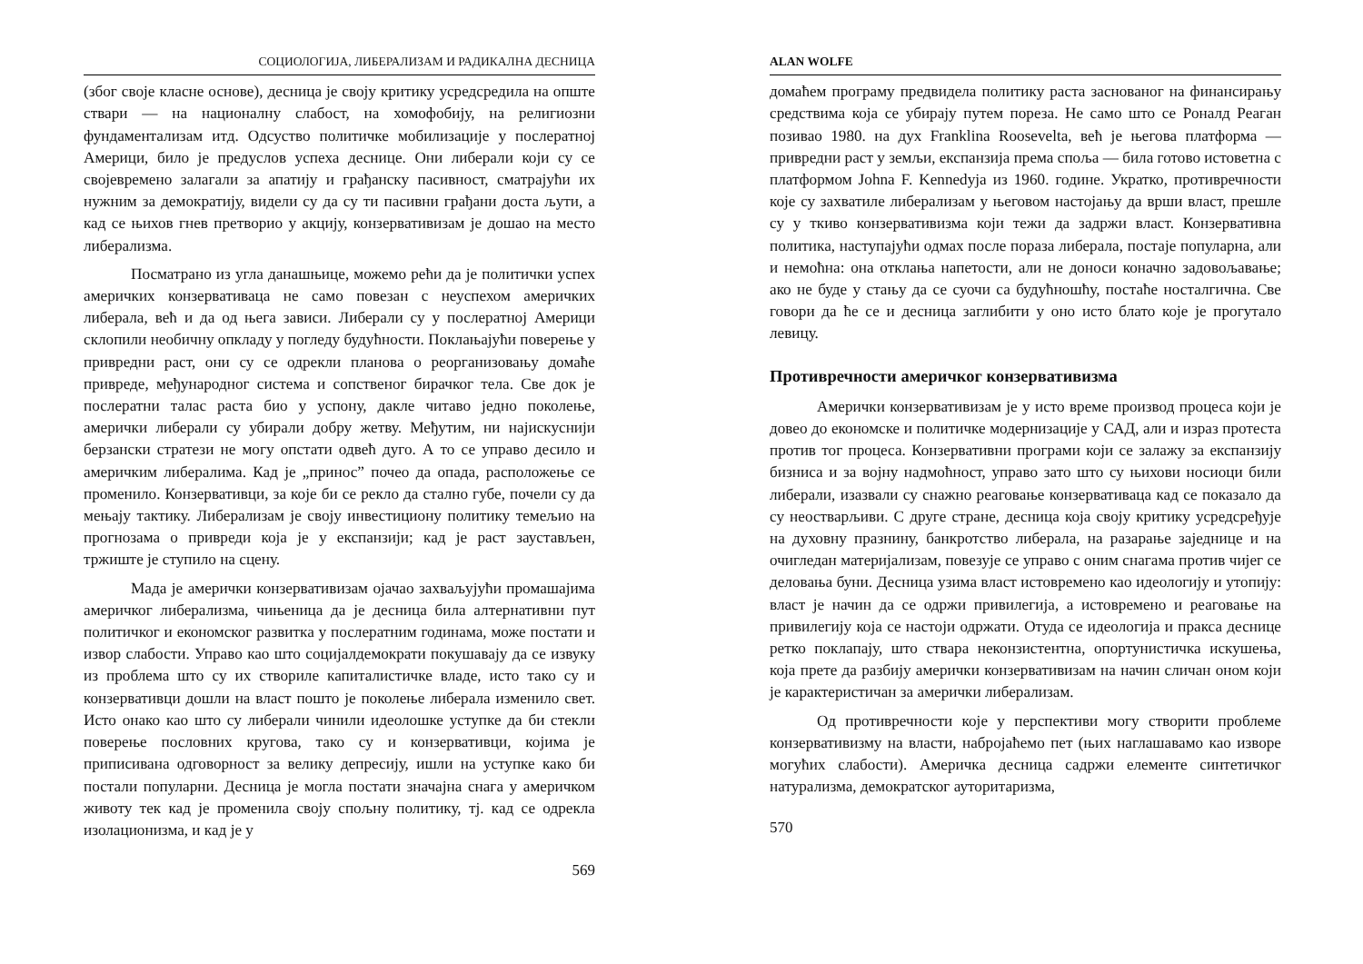СОЦИОЛОГИЈА, ЛИБЕРАЛИЗАМ И РАДИКАЛНА ДЕСНИЦА
(због своје класне основе), десница је своју критику усредсредила на опште ствари — на националну слабост, на хомофобију, на религиозни фундаментализам итд. Одсуство политичке мобилизације у послератној Америци, било је предуслов успеха деснице. Они либерали који су се својевремено залагали за апатију и грађанску пасивност, сматрајући их нужним за демократију, видели су да су ти пасивни грађани доста љути, а кад се њихов гнев претворио у акцију, конзервативизам је дошао на место либерализма.
Посматрано из угла данашњице, можемо рећи да је политички успех америчких конзервативаца не само повезан с неуспехом америчких либерала, већ и да од њега зависи. Либерали су у послератној Америци склопили необичну опкладу у погледу будућности. Поклањајући поверење у привредни раст, они су се одрекли планова о реорганизовању домаће привреде, међународног система и сопственог бирачког тела. Све док је послератни талас раста био у успону, дакле читаво једно поколење, амерички либерали су убирали добру жетву. Међутим, ни најискуснији берзански стратези не могу опстати одвећ дуго. А то се управо десило и америчким либералима. Кад је „принос” почео да опада, расположење се променило. Конзервативци, за које би се рекло да стално губе, почели су да мењају тактику. Либерализам је своју инвестициону политику темељио на прогнозама о привреди која је у експанзији; кад је раст заустављен, тржиште је ступило на сцену.
Мада је амерички конзервативизам ојачао захваљујући промашајима америчког либерализма, чињеница да је десница била алтернативни пут политичког и економског развитка у послератним годинама, може постати и извор слабости. Управо као што социјалдемократи покушавају да се извуку из проблема што су их створиле капиталистичке владе, исто тако су и конзервативци дошли на власт пошто је поколење либерала изменило свет. Исто онако као што су либерали чинили идеолошке уступке да би стекли поверење пословних кругова, тако су и конзервативци, којима је приписивана одговорност за велику депресију, ишли на уступке како би постали популарни. Десница је могла постати значајна снага у америчком животу тек кад је променила своју спољну политику, тј. кад се одрекла изолационизма, и кад је у
569
ALAN WOLFE
домаћем програму предвидела политику раста заснованог на финансирању средствима која се убирају путем пореза. Не само што се Роналд Реаган позивао 1980. на дух Franklina Roosevelta, већ је његова платформа — привредни раст у земљи, експанзија према споља — била готово истоветна с платформом Johna F. Kennedyja из 1960. године. Укратко, противречности које су захватиле либерализам у његовом настојању да врши власт, прешле су у ткиво конзервативизма који тежи да задржи власт. Конзервативна политика, наступајући одмах после пораза либерала, постаје популарна, али и немоћна: она отклања напетости, али не доноси коначно задовољавање; ако не буде у стању да се суочи са будућношћу, постаће носталгична. Све говори да ће се и десница заглибити у оно исто блато које је прогутало левицу.
Противречности америчког конзервативизма
Амерички конзервативизам је у исто време производ процеса који је довео до економске и политичке модернизације у САД, али и израз протеста против тог процеса. Конзервативни програми који се залажу за експанзију бизниса и за војну надмоћност, управо зато што су њихови носиоци били либерали, изазвали су снажно реаговање конзервативаца кад се показало да су неостварљиви. С друге стране, десница која своју критику усредсређује на духовну празнину, банкротство либерала, на разарање заједнице и на очигледан материјализам, повезује се управо с оним снагама против чијег се деловања буни. Десница узима власт истовремено као идеологију и утопију: власт је начин да се одржи привилегија, а истовремено и реаговање на привилегију која се настоји одржати. Отуда се идеологија и пракса деснице ретко поклапају, што ствара неконзистентна, опортунистичка искушења, која прете да разбију амерички конзервативизам на начин сличан оном који је карактеристичан за амерички либерализам.
Од противречности које у перспективи могу створити проблеме конзервативизму на власти, набројаћемо пет (њих наглашавамо као изворе могућих слабости). Америчка десница садржи елементе синтетичког натурализма, демократског ауторитаризма,
570